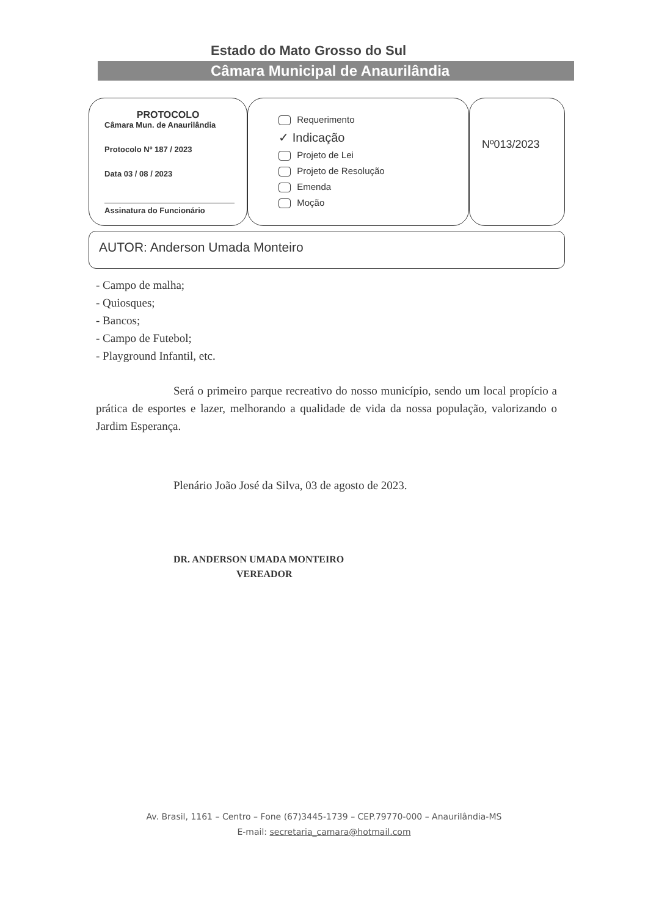Estado do Mato Grosso do Sul
Câmara Municipal de Anaurilândia
PROTOCOLO
Câmara Mun. de Anaurilândia
Protocolo Nº 187 / 2023
Data 03 / 08 / 2023
Assinatura do Funcionário
Requerimento
✓ Indicação
Projeto de Lei
Projeto de Resolução
Emenda
Moção
Nº013/2023
AUTOR: Anderson Umada Monteiro
- Campo de malha;
- Quiosques;
- Bancos;
- Campo de Futebol;
- Playground Infantil, etc.
Será o primeiro parque recreativo do nosso município, sendo um local propício a prática de esportes e lazer, melhorando a qualidade de vida da nossa população, valorizando o Jardim Esperança.
Plenário João José da Silva, 03 de agosto de 2023.
DR. ANDERSON UMADA MONTEIRO
VEREADOR
Av. Brasil, 1161 – Centro – Fone (67)3445-1739 – CEP.79770-000 – Anaurilândia-MS
E-mail: secretaria_camara@hotmail.com